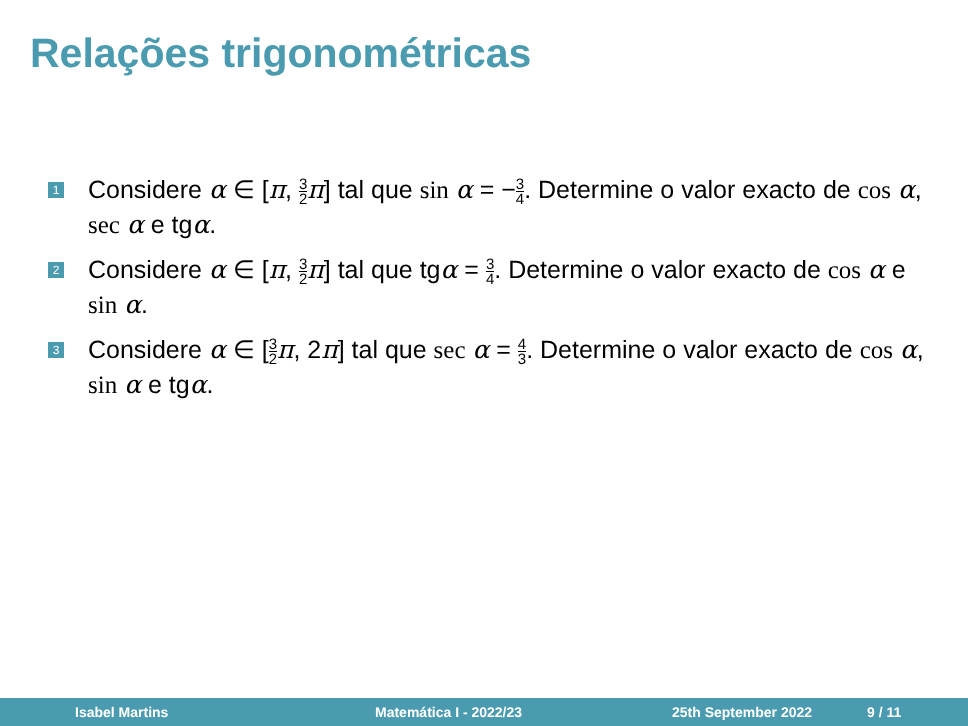Relações trigonométricas
1
Considere α ∈ [π, 3 2 π] tal que sin α = −3 4. Determine o valor exacto de cos α, sec α e tgα.
2
Considere α ∈ [π, 3 2 π] tal que tgα = 3 4. Determine o valor exacto de cos α e sin α.
3
Considere α ∈ [3 2 π, 2π] tal que sec α = 4 3. Determine o valor exacto de cos α, sin α e tgα.
Isabel Martins Matemática I - 2022/23 25th September 2022 9 / 11